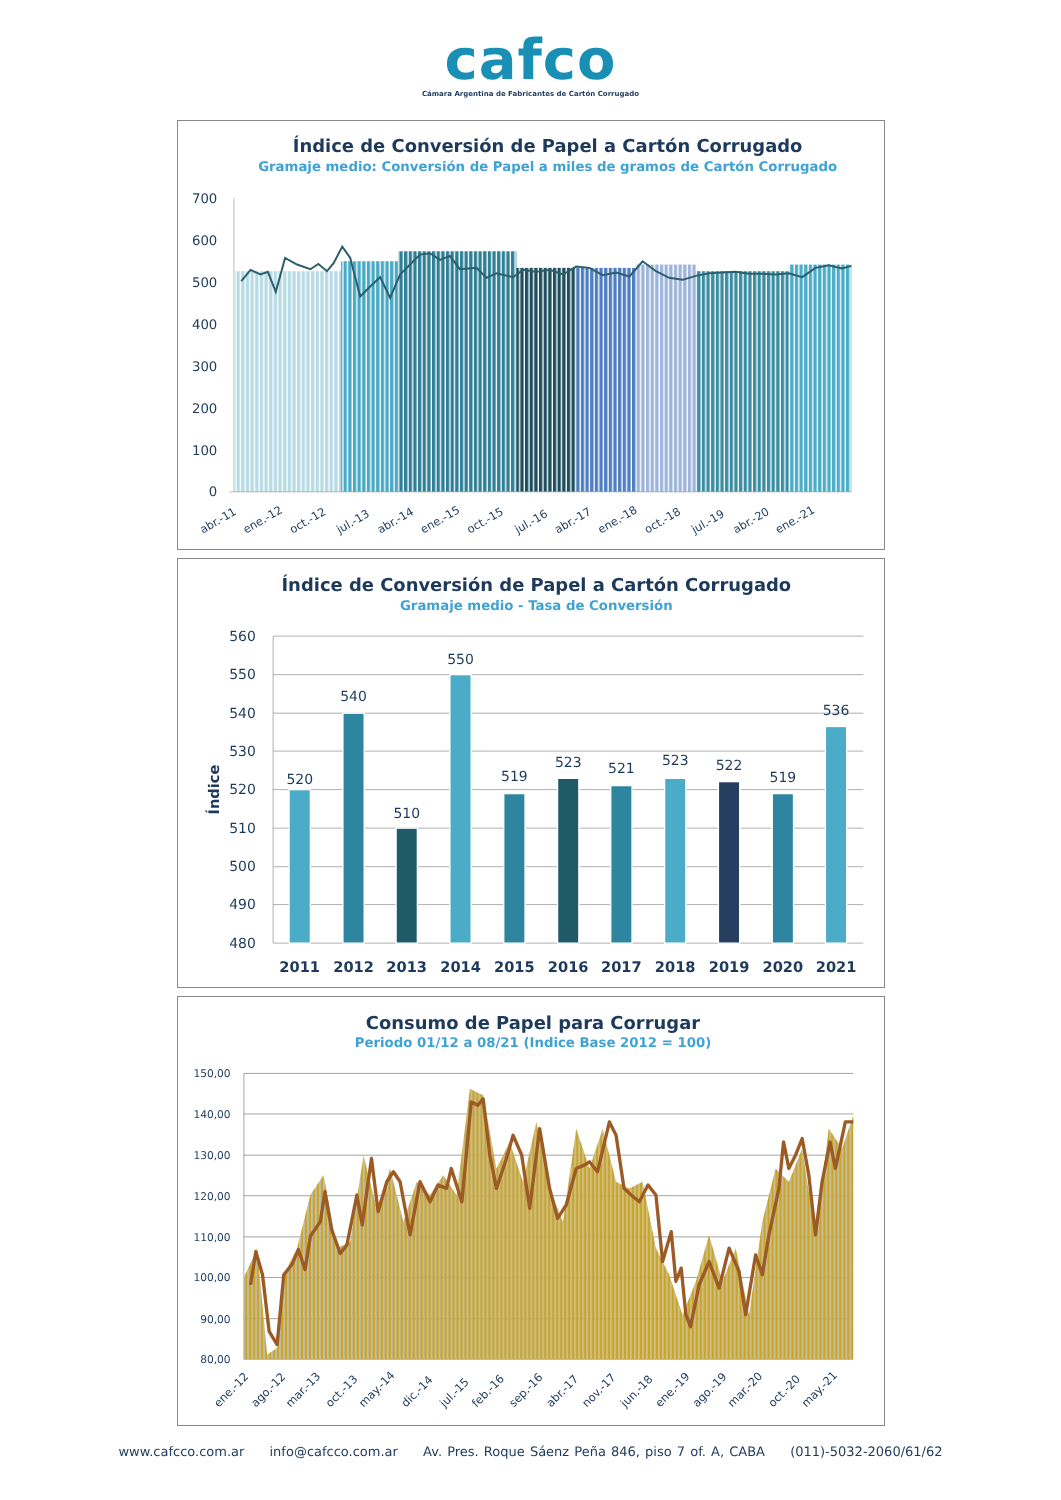cafco
Cámara Argentina de Fabricantes de Cartón Corrugado
Índice de Conversión de Papel a Cartón Corrugado
Gramaje medio: Conversión de Papel a miles de gramos de Cartón Corrugado
700
600
500
400
300
200
100
0
abr.-11
ene.-12
oct.-12
jul.-13
abr.-14
ene.-15
oct.-15
jul.-16
abr.-17
ene.-18
oct.-18
jul.-19
abr.-20
ene.-21
Índice de Conversión de Papel a Cartón Corrugado
Gramaje medio - Tasa de Conversión
Índice
560
550
540
530
520
510
500
490
480
520
540
510
550
519
523
521
523
522
519
536
2011
2012
2013
2014
2015
2016
2017
2018
2019
2020
2021
Consumo de Papel para Corrugar
Periodo 01/12 a 08/21 (Indice Base 2012 = 100)
150,00
140,00
130,00
120,00
110,00
100,00
90,00
80,00
ene.-12
ago.-12
mar.-13
oct.-13
may.-14
dic.-14
jul.-15
feb.-16
sep.-16
abr.-17
nov.-17
jun.-18
ene.-19
ago.-19
mar.-20
oct.-20
may.-21
www.cafcco.com.ar info@cafcco.com.ar Av. Pres. Roque Sáenz Peña 846, piso 7 of. A, CABA (011)-5032-2060/61/62